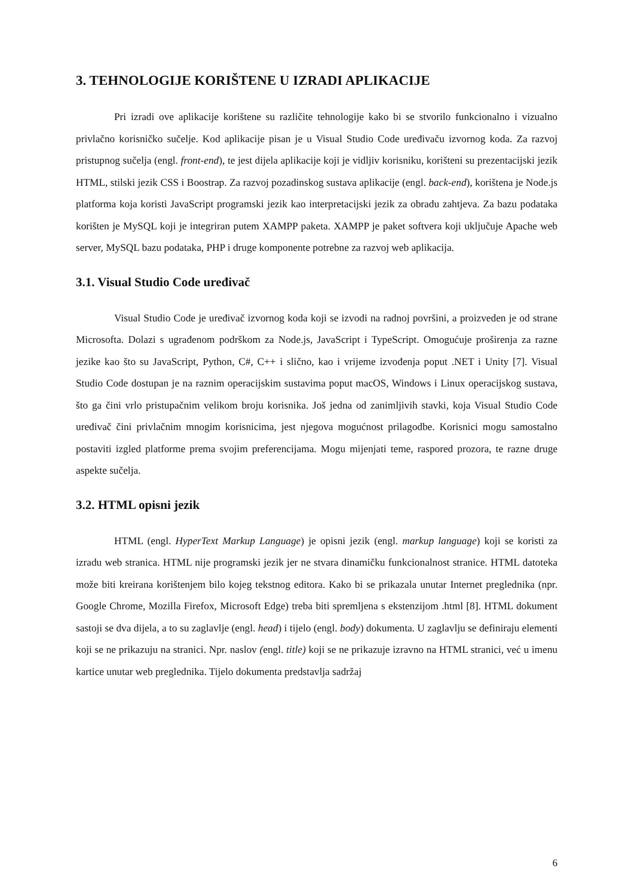3. TEHNOLOGIJE KORIŠTENE U IZRADI APLIKACIJE
Pri izradi ove aplikacije korištene su različite tehnologije kako bi se stvorilo funkcionalno i vizualno privlačno korisničko sučelje. Kod aplikacije pisan je u Visual Studio Code uređivaču izvornog koda. Za razvoj pristupnog sučelja (engl. front-end), te jest dijela aplikacije koji je vidljiv korisniku, korišteni su prezentacijski jezik HTML, stilski jezik CSS i Boostrap. Za razvoj pozadinskog sustava aplikacije (engl. back-end), korištena je Node.js platforma koja koristi JavaScript programski jezik kao interpretacijski jezik za obradu zahtjeva. Za bazu podataka korišten je MySQL koji je integriran putem XAMPP paketa. XAMPP je paket softvera koji uključuje Apache web server, MySQL bazu podataka, PHP i druge komponente potrebne za razvoj web aplikacija.
3.1. Visual Studio Code uređivač
Visual Studio Code je uređivač izvornog koda koji se izvodi na radnoj površini, a proizveden je od strane Microsofta. Dolazi s ugrađenom podrškom za Node.js, JavaScript i TypeScript. Omogućuje proširenja za razne jezike kao što su JavaScript, Python, C#, C++ i slično, kao i vrijeme izvođenja poput .NET i Unity [7]. Visual Studio Code dostupan je na raznim operacijskim sustavima poput macOS, Windows i Linux operacijskog sustava, što ga čini vrlo pristupačnim velikom broju korisnika. Još jedna od zanimljivih stavki, koja Visual Studio Code uređivač čini privlačnim mnogim korisnicima, jest njegova mogućnost prilagodbe. Korisnici mogu samostalno postaviti izgled platforme prema svojim preferencijama. Mogu mijenjati teme, raspored prozora, te razne druge aspekte sučelja.
3.2. HTML opisni jezik
HTML (engl. HyperText Markup Language) je opisni jezik (engl. markup language) koji se koristi za izradu web stranica. HTML nije programski jezik jer ne stvara dinamičku funkcionalnost stranice. HTML datoteka može biti kreirana korištenjem bilo kojeg tekstnog editora. Kako bi se prikazala unutar Internet preglednika (npr. Google Chrome, Mozilla Firefox, Microsoft Edge) treba biti spremljena s ekstenzijom .html [8]. HTML dokument sastoji se dva dijela, a to su zaglavlje (engl. head) i tijelo (engl. body) dokumenta. U zaglavlju se definiraju elementi koji se ne prikazuju na stranici. Npr. naslov (engl. title) koji se ne prikazuje izravno na HTML stranici, već u imenu kartice unutar web preglednika. Tijelo dokumenta predstavlja sadržaj
6